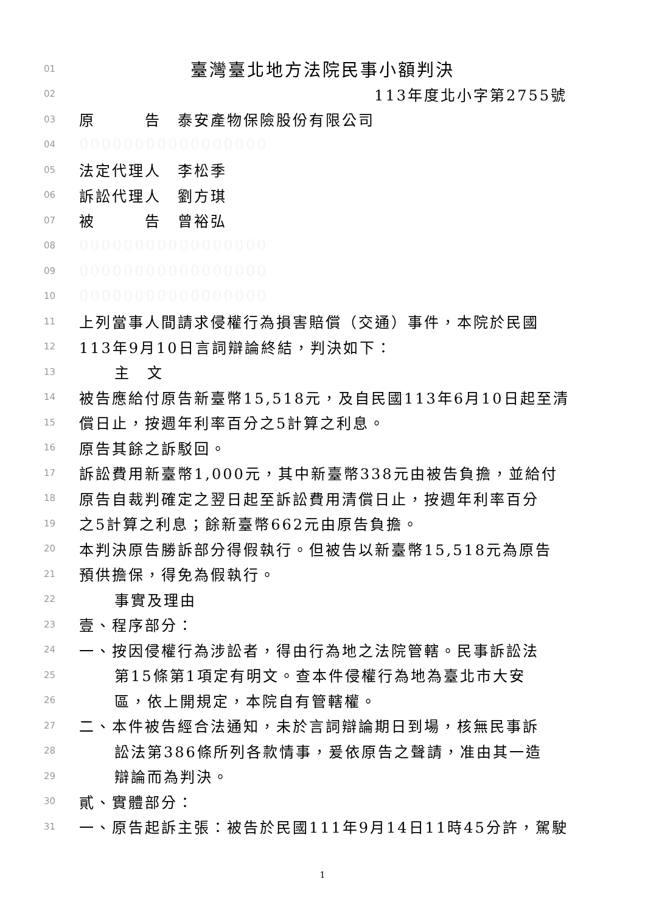01 臺灣臺北地方法院民事小額判決
02 113年度北小字第2755號
03 原　　　告　泰安產物保險股份有限公司
04 00000000000000000
05 法定代理人　李松季
06 訴訟代理人　劉方琪
07 被　　　告　曾裕弘
08 00000000000000000
09 00000000000000000
10 00000000000000000
11 上列當事人間請求侵權行為損害賠償（交通）事件，本院於民國
12 113年9月10日言詞辯論終結，判決如下：
13 主　文
14 被告應給付原告新臺幣15,518元，及自民國113年6月10日起至清
15 償日止，按週年利率百分之5計算之利息。
16 原告其餘之訴駁回。
17 訴訟費用新臺幣1,000元，其中新臺幣338元由被告負擔，並給付
18 原告自裁判確定之翌日起至訴訟費用清償日止，按週年利率百分
19 之5計算之利息；餘新臺幣662元由原告負擔。
20 本判決原告勝訴部分得假執行。但被告以新臺幣15,518元為原告
21 預供擔保，得免為假執行。
22 事實及理由
23 壹、程序部分：
24 一、按因侵權行為涉訟者，得由行為地之法院管轄。民事訴訟法
25 第15條第1項定有明文。查本件侵權行為地為臺北市大安
26 區，依上開規定，本院自有管轄權。
27 二、本件被告經合法通知，未於言詞辯論期日到場，核無民事訴
28 訟法第386條所列各款情事，爰依原告之聲請，准由其一造
29 辯論而為判決。
30 貳、實體部分：
31 一、原告起訴主張：被告於民國111年9月14日11時45分許，駕駛
1